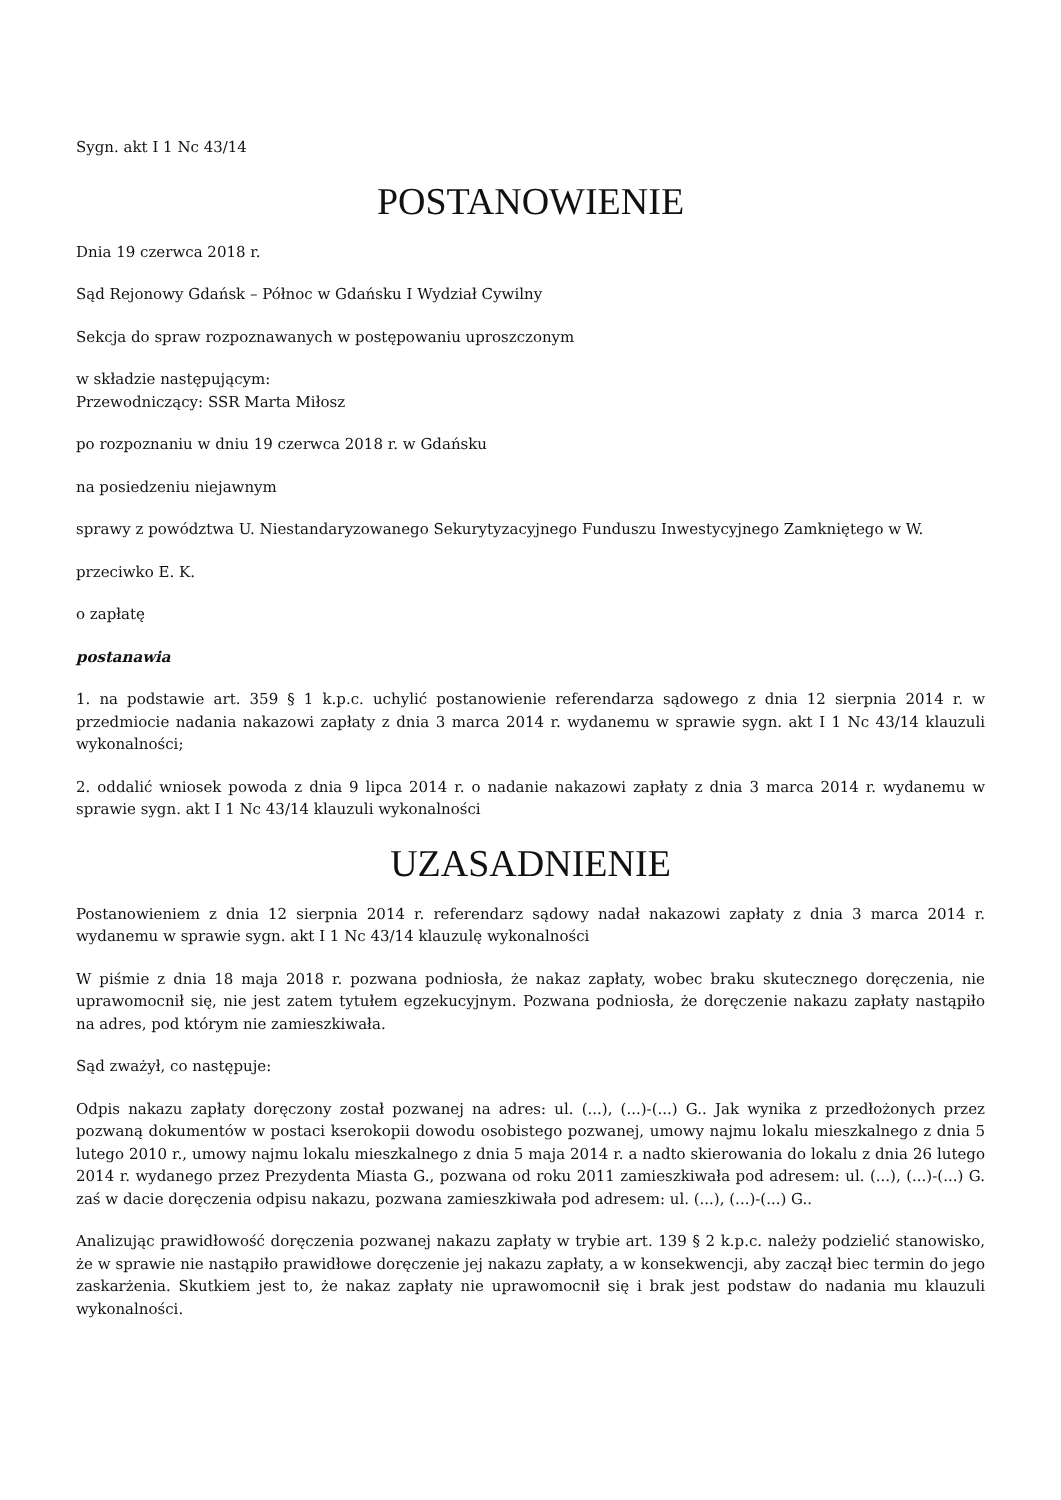Sygn. akt I 1 Nc 43/14
POSTANOWIENIE
Dnia 19 czerwca 2018 r.
Sąd Rejonowy Gdańsk – Północ w Gdańsku I Wydział Cywilny
Sekcja do spraw rozpoznawanych w postępowaniu uproszczonym
w składzie następującym:
Przewodniczący: SSR Marta Miłosz
po rozpoznaniu w dniu 19 czerwca 2018 r. w Gdańsku
na posiedzeniu niejawnym
sprawy z powództwa U. Niestandaryzowanego Sekurytyzacyjnego Funduszu Inwestycyjnego Zamkniętego w W.
przeciwko E. K.
o zapłatę
postanawia
1. na podstawie art. 359 § 1 k.p.c. uchylić postanowienie referendarza sądowego z dnia 12 sierpnia 2014 r. w przedmiocie nadania nakazowi zapłaty z dnia 3 marca 2014 r. wydanemu w sprawie sygn. akt I 1 Nc 43/14 klauzuli wykonalności;
2. oddalić wniosek powoda z dnia 9 lipca 2014 r. o nadanie nakazowi zapłaty z dnia 3 marca 2014 r. wydanemu w sprawie sygn. akt I 1 Nc 43/14 klauzuli wykonalności
UZASADNIENIE
Postanowieniem z dnia 12 sierpnia 2014 r. referendarz sądowy nadał nakazowi zapłaty z dnia 3 marca 2014 r. wydanemu w sprawie sygn. akt I 1 Nc 43/14 klauzulę wykonalności
W piśmie z dnia 18 maja 2018 r. pozwana podniosła, że nakaz zapłaty, wobec braku skutecznego doręczenia, nie uprawomocnił się, nie jest zatem tytułem egzekucyjnym. Pozwana podniosła, że doręczenie nakazu zapłaty nastąpiło na adres, pod którym nie zamieszkiwała.
Sąd zważył, co następuje:
Odpis nakazu zapłaty doręczony został pozwanej na adres: ul. (...), (...)-(...) G.. Jak wynika z przedłożonych przez pozwaną dokumentów w postaci kserokopii dowodu osobistego pozwanej, umowy najmu lokalu mieszkalnego z dnia 5 lutego 2010 r., umowy najmu lokalu mieszkalnego z dnia 5 maja 2014 r. a nadto skierowania do lokalu z dnia 26 lutego 2014 r. wydanego przez Prezydenta Miasta G., pozwana od roku 2011 zamieszkiwała pod adresem: ul. (...), (...)-(...) G. zaś w dacie doręczenia odpisu nakazu, pozwana zamieszkiwała pod adresem: ul. (...), (...)-(...) G..
Analizując prawidłowość doręczenia pozwanej nakazu zapłaty w trybie art. 139 § 2 k.p.c. należy podzielić stanowisko, że w sprawie nie nastąpiło prawidłowe doręczenie jej nakazu zapłaty, a w konsekwencji, aby zaczął biec termin do jego zaskarżenia. Skutkiem jest to, że nakaz zapłaty nie uprawomocnił się i brak jest podstaw do nadania mu klauzuli wykonalności.